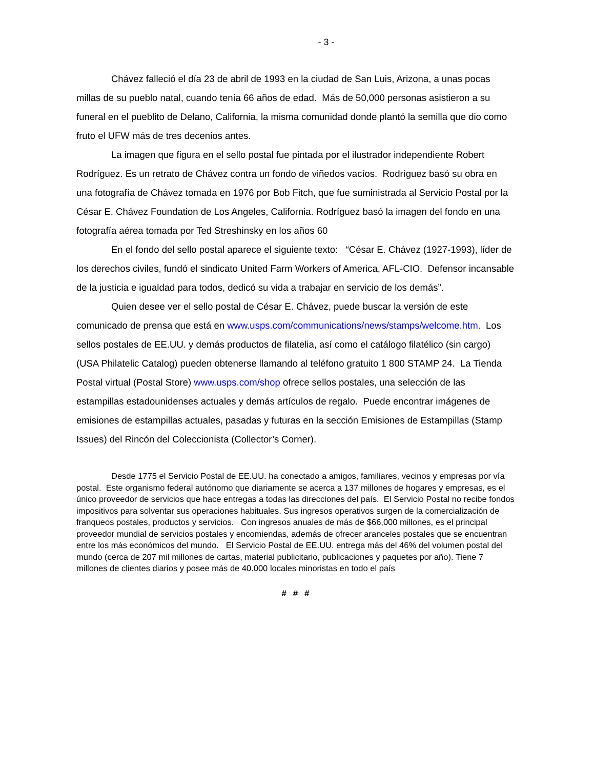- 3 -
Chávez falleció el día 23 de abril de 1993 en la ciudad de San Luis, Arizona, a unas pocas millas de su pueblo natal, cuando tenía 66 años de edad. Más de 50,000 personas asistieron a su funeral en el pueblito de Delano, California, la misma comunidad donde plantó la semilla que dio como fruto el UFW más de tres decenios antes.
La imagen que figura en el sello postal fue pintada por el ilustrador independiente Robert Rodríguez. Es un retrato de Chávez contra un fondo de viñedos vacíos. Rodríguez basó su obra en una fotografía de Chávez tomada en 1976 por Bob Fitch, que fue suministrada al Servicio Postal por la César E. Chávez Foundation de Los Angeles, California. Rodríguez basó la imagen del fondo en una fotografía aérea tomada por Ted Streshinsky en los años 60
En el fondo del sello postal aparece el siguiente texto: “César E. Chávez (1927-1993), líder de los derechos civiles, fundó el sindicato United Farm Workers of America, AFL-CIO. Defensor incansable de la justicia e igualdad para todos, dedicó su vida a trabajar en servicio de los demás”.
Quien desee ver el sello postal de César E. Chávez, puede buscar la versión de este comunicado de prensa que está en www.usps.com/communications/news/stamps/welcome.htm. Los sellos postales de EE.UU. y demás productos de filatelia, así como el catálogo filatélico (sin cargo) (USA Philatelic Catalog) pueden obtenerse llamando al teléfono gratuito 1 800 STAMP 24. La Tienda Postal virtual (Postal Store) www.usps.com/shop ofrece sellos postales, una selección de las estampillas estadounidenses actuales y demás artículos de regalo. Puede encontrar imágenes de emisiones de estampillas actuales, pasadas y futuras en la sección Emisiones de Estampillas (Stamp Issues) del Rincón del Coleccionista (Collector’s Corner).
Desde 1775 el Servicio Postal de EE.UU. ha conectado a amigos, familiares, vecinos y empresas por vía postal. Este organismo federal autónomo que diariamente se acerca a 137 millones de hogares y empresas, es el único proveedor de servicios que hace entregas a todas las direcciones del país. El Servicio Postal no recibe fondos impositivos para solventar sus operaciones habituales. Sus ingresos operativos surgen de la comercialización de franqueos postales, productos y servicios. Con ingresos anuales de más de $66,000 millones, es el principal proveedor mundial de servicios postales y encomiendas, además de ofrecer aranceles postales que se encuentran entre los más económicos del mundo. El Servicio Postal de EE.UU. entrega más del 46% del volumen postal del mundo (cerca de 207 mil millones de cartas, material publicitario, publicaciones y paquetes por año). Tiene 7 millones de clientes diarios y posee más de 40.000 locales minoristas en todo el país
# # #